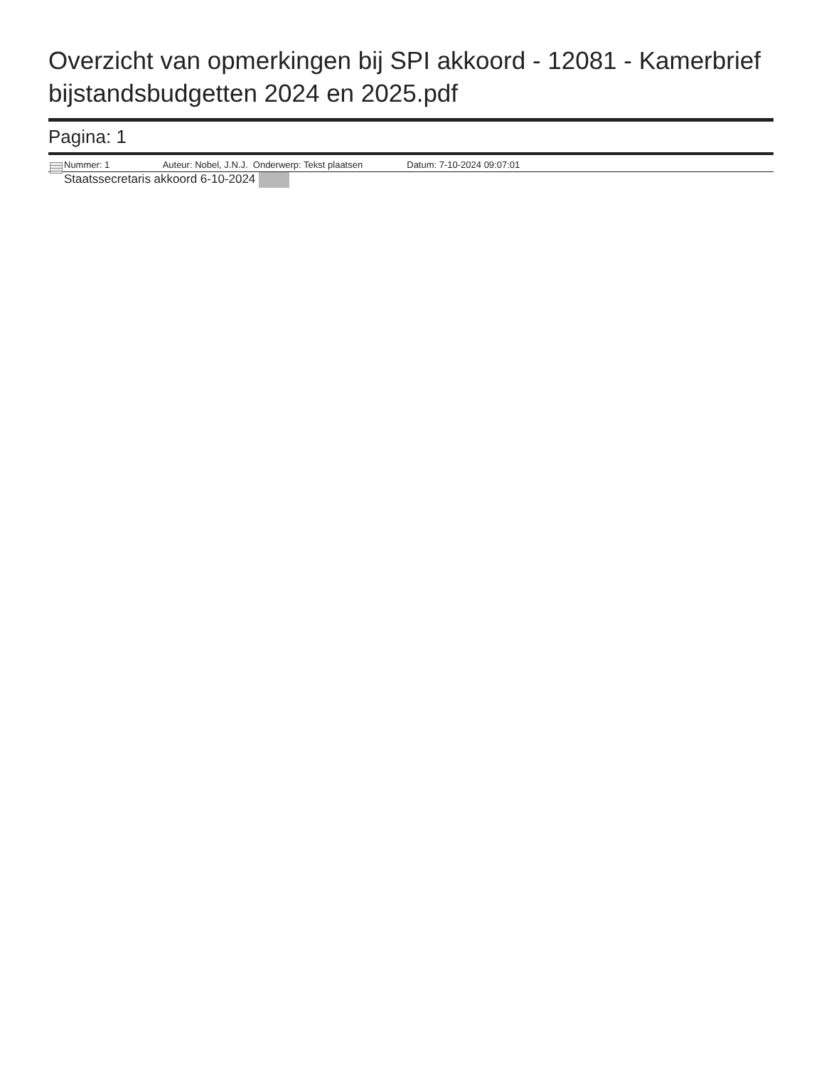Overzicht van opmerkingen bij SPI akkoord - 12081 - Kamerbrief bijstandsbudgetten 2024 en 2025.pdf
Pagina: 1
Nummer: 1 Auteur: Nobel, J.N.J. Onderwerp: Tekst plaatsen Datum: 7-10-2024 09:07:01
Staatssecretaris akkoord 6-10-2024